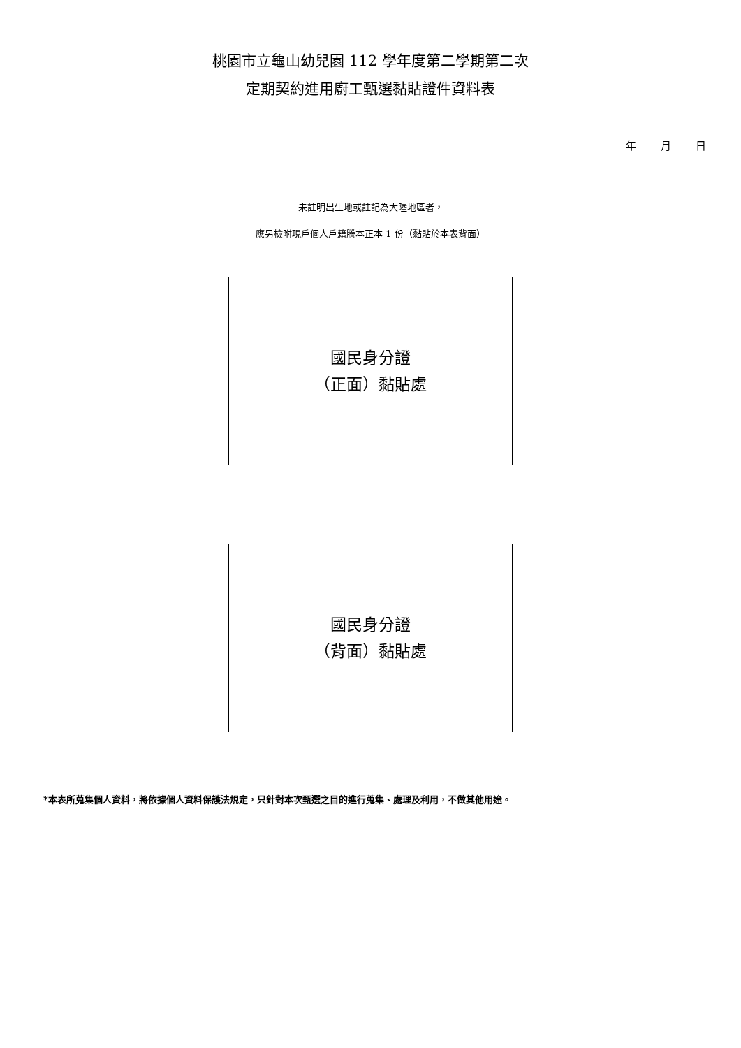桃園市立龜山幼兒園 112 學年度第二學期第二次
定期契約進用廚工甄選黏貼證件資料表
年 月 日
未註明出生地或註記為大陸地區者，
應另檢附現戶個人戶籍謄本正本 1 份（黏貼於本表背面）
國民身分證
（正面）黏貼處
國民身分證
（背面）黏貼處
*本表所蒐集個人資料，將依據個人資料保護法規定，只針對本次甄選之目的進行蒐集、處理及利用，不做其他用途。